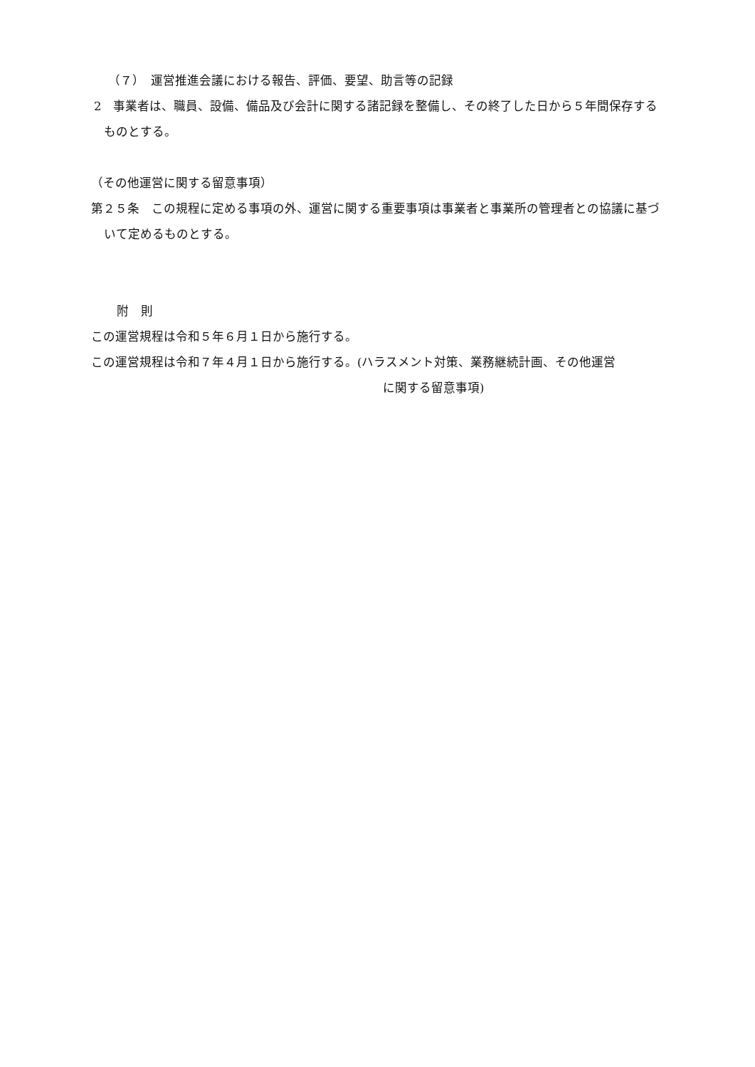（７）　運営推進会議における報告、評価、要望、助言等の記録
2　事業者は、職員、設備、備品及び会計に関する諸記録を整備し、その終了した日から５年間保存するものとする。
（その他運営に関する留意事項）
第２５条　この規程に定める事項の外、運営に関する重要事項は事業者と事業所の管理者との協議に基づいて定めるものとする。
附　則
この運営規程は令和５年６月１日から施行する。
この運営規程は令和７年４月１日から施行する。(ハラスメント対策、業務継続計画、その他運営
に関する留意事項)